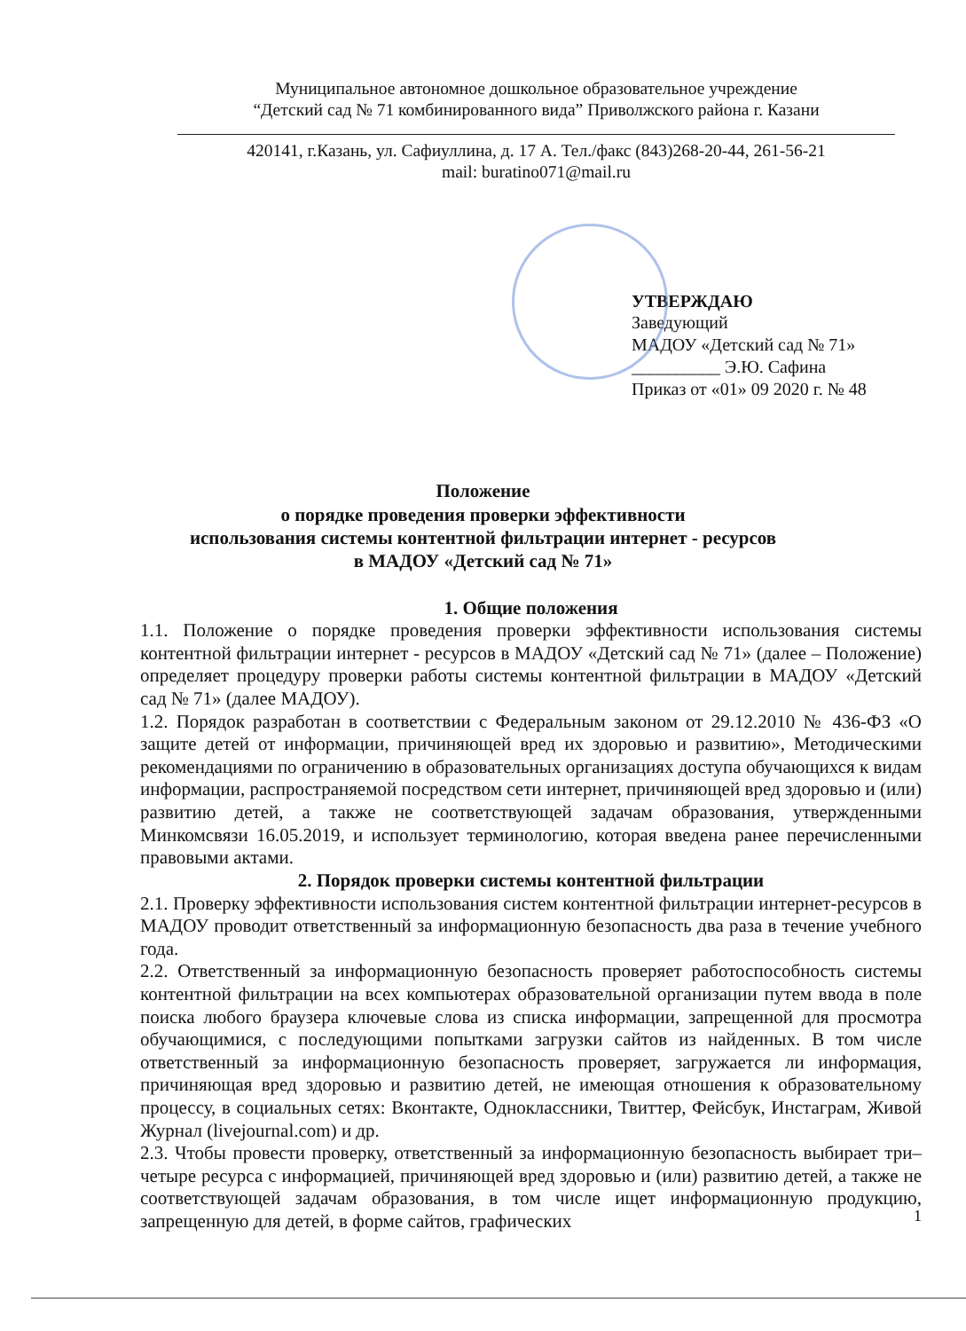Муниципальное автономное дошкольное образовательное учреждение
“Детский сад № 71 комбинированного вида” Приволжского района г. Казани
420141, г.Казань, ул. Сафиуллина, д. 17 А. Тел./факс (843)268-20-44, 261-56-21
mail: buratino071@mail.ru
УТВЕРЖДАЮ
Заведующий
МАДОУ «Детский сад № 71»
__________ Э.Ю. Сафина
Приказ от «01» 09 2020 г. № 48
Положение
о порядке проведения проверки эффективности
использования системы контентной фильтрации интернет - ресурсов
в МАДОУ «Детский сад № 71»
1. Общие положения
1.1. Положение о порядке проведения проверки эффективности использования системы контентной фильтрации интернет - ресурсов в МАДОУ «Детский сад № 71» (далее – Положение) определяет процедуру проверки работы системы контентной фильтрации в МАДОУ «Детский сад № 71» (далее МАДОУ).
1.2. Порядок разработан в соответствии с Федеральным законом от 29.12.2010 № 436-ФЗ «О защите детей от информации, причиняющей вред их здоровью и развитию», Методическими рекомендациями по ограничению в образовательных организациях доступа обучающихся к видам информации, распространяемой посредством сети интернет, причиняющей вред здоровью и (или) развитию детей, а также не соответствующей задачам образования, утвержденными Минкомсвязи 16.05.2019, и использует терминологию, которая введена ранее перечисленными правовыми актами.
2. Порядок проверки системы контентной фильтрации
2.1. Проверку эффективности использования систем контентной фильтрации интернет-ресурсов в МАДОУ проводит ответственный за информационную безопасность два раза в течение учебного года.
2.2. Ответственный за информационную безопасность проверяет работоспособность системы контентной фильтрации на всех компьютерах образовательной организации путем ввода в поле поиска любого браузера ключевые слова из списка информации, запрещенной для просмотра обучающимися, с последующими попытками загрузки сайтов из найденных. В том числе ответственный за информационную безопасность проверяет, загружается ли информация, причиняющая вред здоровью и развитию детей, не имеющая отношения к образовательному процессу, в социальных сетях: Вконтакте, Одноклассники, Твиттер, Фейсбук, Инстаграм, Живой Журнал (livejournal.com) и др.
2.3. Чтобы провести проверку, ответственный за информационную безопасность выбирает три–четыре ресурса с информацией, причиняющей вред здоровью и (или) развитию детей, а также не соответствующей задачам образования, в том числе ищет информационную продукцию, запрещенную для детей, в форме сайтов, графических
1